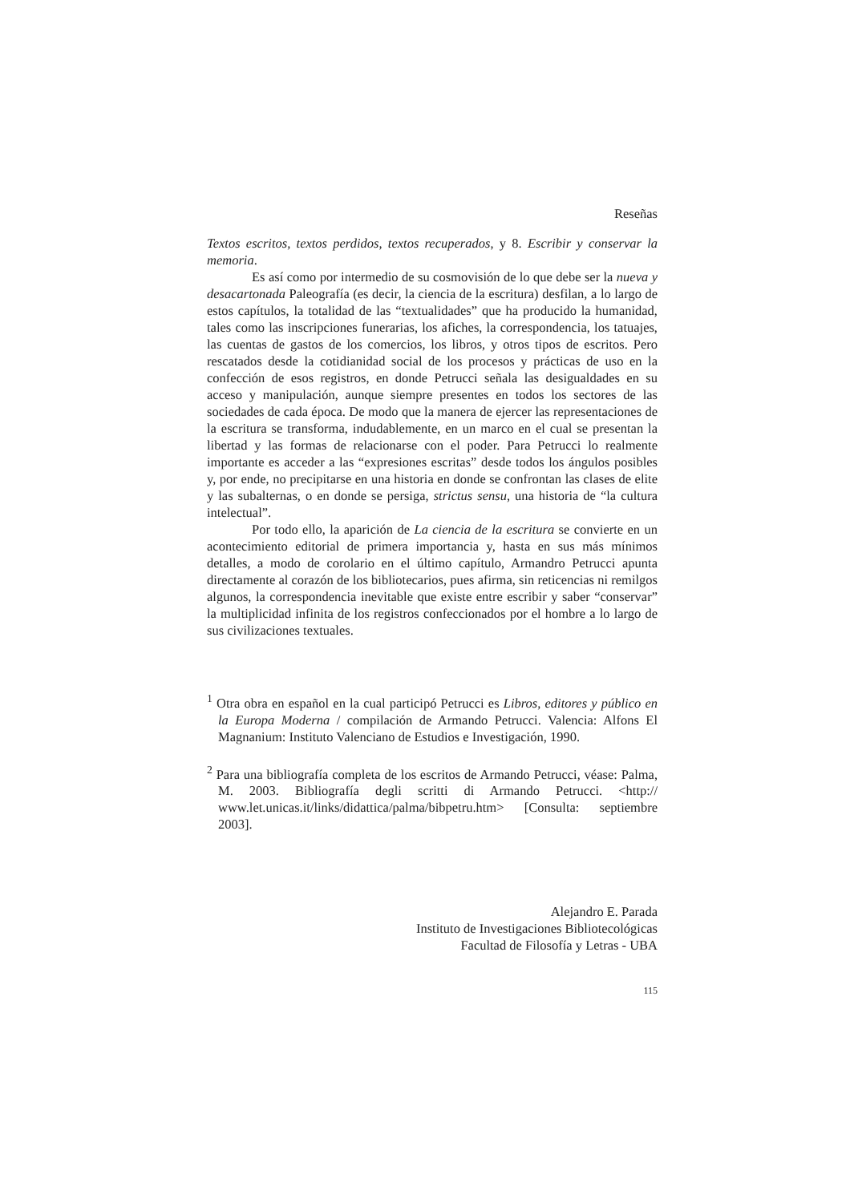Reseñas
Textos escritos, textos perdidos, textos recuperados, y 8. Escribir y conservar la memoria.
Es así como por intermedio de su cosmovisión de lo que debe ser la nueva y desacartonada Paleografía (es decir, la ciencia de la escritura) desfilan, a lo largo de estos capítulos, la totalidad de las “textualidades” que ha producido la humanidad, tales como las inscripciones funerarias, los afiches, la correspondencia, los tatuajes, las cuentas de gastos de los comercios, los libros, y otros tipos de escritos. Pero rescatados desde la cotidianidad social de los procesos y prácticas de uso en la confección de esos registros, en donde Petrucci señala las desigualdades en su acceso y manipulación, aunque siempre presentes en todos los sectores de las sociedades de cada época. De modo que la manera de ejercer las representaciones de la escritura se transforma, indudablemente, en un marco en el cual se presentan la libertad y las formas de relacionarse con el poder. Para Petrucci lo realmente importante es acceder a las “expresiones escritas” desde todos los ángulos posibles y, por ende, no precipitarse en una historia en donde se confrontan las clases de elite y las subalternas, o en donde se persiga, strictus sensu, una historia de “la cultura intelectual”.
Por todo ello, la aparición de La ciencia de la escritura se convierte en un acontecimiento editorial de primera importancia y, hasta en sus más mínimos detalles, a modo de corolario en el último capítulo, Armandro Petrucci apunta directamente al corazón de los bibliotecarios, pues afirma, sin reticencias ni remilgos algunos, la correspondencia inevitable que existe entre escribir y saber “conservar” la multiplicidad infinita de los registros confeccionados por el hombre a lo largo de sus civilizaciones textuales.
<sup>1</sup> Otra obra en español en la cual participó Petrucci es Libros, editores y público en la Europa Moderna / compilación de Armando Petrucci. Valencia: Alfons El Magnanium: Instituto Valenciano de Estudios e Investigación, 1990.
<sup>2</sup> Para una bibliografía completa de los escritos de Armando Petrucci, véase: Palma, M. 2003. Bibliografía degli scritti di Armando Petrucci. <http:// www.let.unicas.it/links/didattica/palma/bibpetru.htm> [Consulta: septiembre 2003].
Alejandro E. Parada
Instituto de Investigaciones Bibliotecológicas
Facultad de Filosofía y Letras - UBA
115